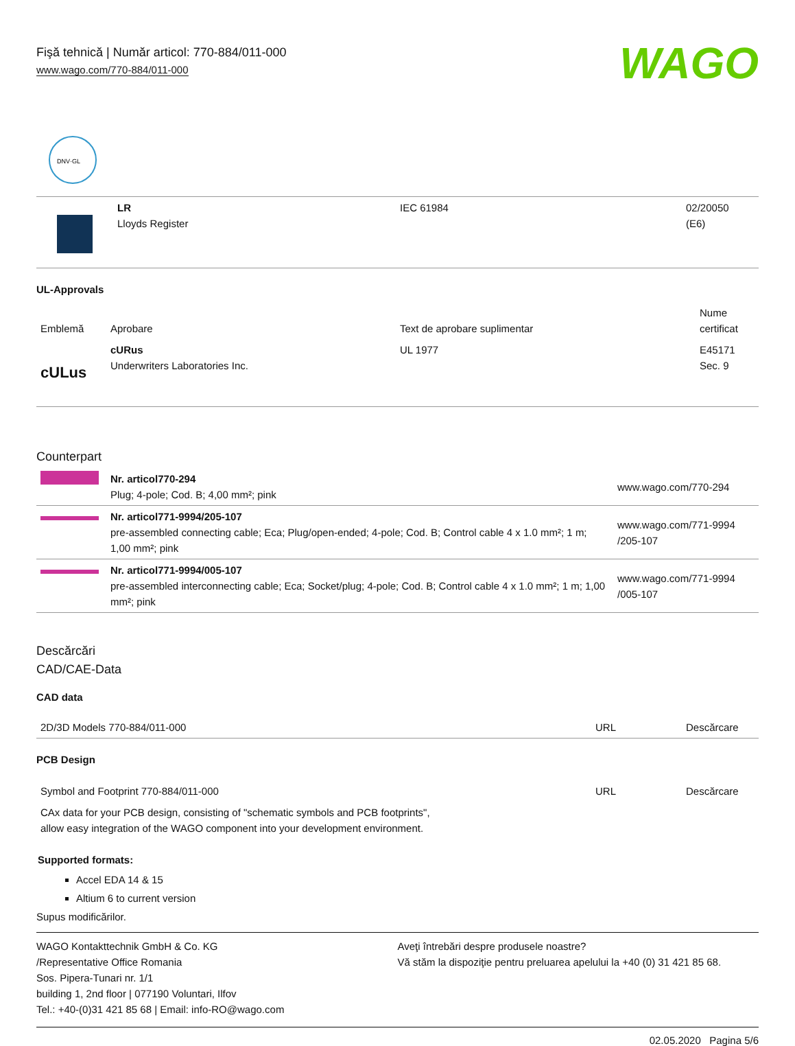Fişă tehnică | Număr articol: 770-884/011-000
www.wago.com/770-884/011-000
WAGO
DNV·GL
| | LR Lloyds Register | IEC 61984 | 02/20050 (E6) |
UL-Approvals
| Emblemă | Aprobare | Text de aprobare suplimentar | Nume certificat |
| --- | --- | --- | --- |
| c UL us | cURus Underwriters Laboratories Inc. | UL 1977 | E45171 Sec. 9 |
Counterpart
| | Nr. articol770-294 Plug; 4-pole; Cod. B; 4,00 mm²; pink | www.wago.com/770-294 |
| | Nr. articol771-9994/205-107 pre-assembled connecting cable; Eca; Plug/open-ended; 4-pole; Cod. B; Control cable 4 x 1.0 mm²; 1 m; 1,00 mm²; pink | www.wago.com/771-9994 /205-107 |
| | Nr. articol771-9994/005-107 pre-assembled interconnecting cable; Eca; Socket/plug; 4-pole; Cod. B; Control cable 4 x 1.0 mm²; 1 m; 1,00 mm²; pink | www.wago.com/771-9994 /005-107 |
Descărcări
CAD/CAE-Data
CAD data
| 2D/3D Models 770-884/011-000 | URL | Descărcare |
PCB Design
| Symbol and Footprint 770-884/011-000 | URL | Descărcare |
| CAx data for your PCB design, consisting of "schematic symbols and PCB footprints", allow easy integration of the WAGO component into your development environment. | | |
Supported formats:
Accel EDA 14 & 15
Altium 6 to current version
Supus modificărilor.
WAGO Kontakttechnik GmbH & Co. KG
/Representative Office Romania
Sos. Pipera-Tunari nr. 1/1
building 1, 2nd floor | 077190 Voluntari, Ilfov
Tel.: +40-(0)31 421 85 68 | Email: info-RO@wago.com
Aveţi întrebări despre produsele noastre?
Vă stăm la dispoziţie pentru preluarea apelului la +40 (0) 31 421 85 68.
02.05.2020 Pagina 5/6